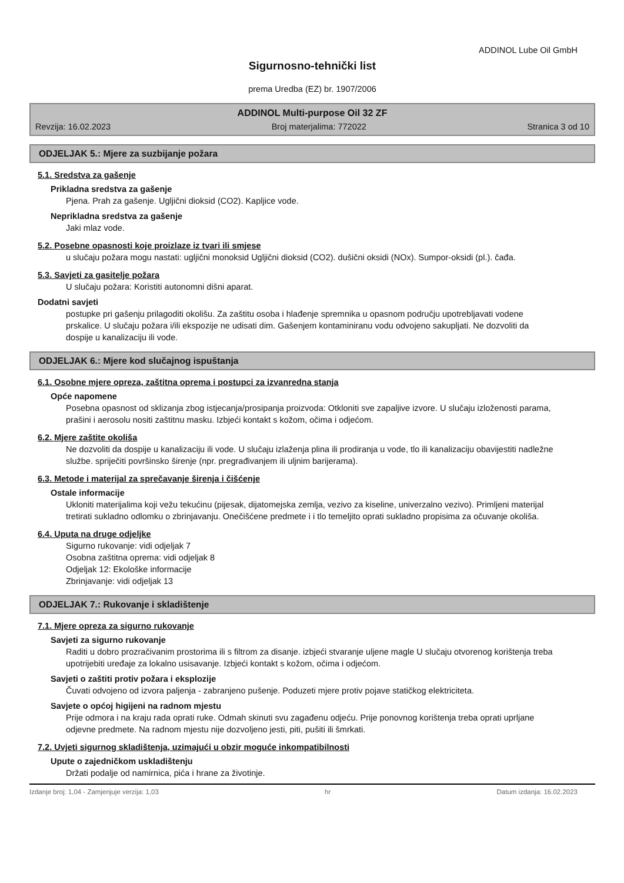ADDINOL Lube Oil GmbH
Sigurnosno-tehnički list
prema Uredba (EZ) br. 1907/2006
ADDINOL Multi-purpose Oil 32 ZF
Revzija: 16.02.2023 Broj materjalima: 772022 Stranica 3 od 10
ODJELJAK 5.: Mjere za suzbijanje požara
5.1. Sredstva za gašenje
Prikladna sredstva za gašenje
Pjena. Prah za gašenje. Ugljični dioksid (CO2). Kapljice vode.
Neprikladna sredstva za gašenje
Jaki mlaz vode.
5.2. Posebne opasnosti koje proizlaze iz tvari ili smjese
u slučaju požara mogu nastati: ugljični monoksid Ugljični dioksid (CO2). dušični oksidi (NOx). Sumpor-oksidi (pl.). čađa.
5.3. Savjeti za gasitelje požara
U slučaju požara: Koristiti autonomni dišni aparat.
Dodatni savjeti
postupke pri gašenju prilagoditi okolišu. Za zaštitu osoba i hlađenje spremnika u opasnom području upotrebljavati vodene prskalice. U slučaju požara i/ili ekspozije ne udisati dim. Gašenjem kontaminiranu vodu odvojeno sakupljati. Ne dozvoliti da dospije u kanalizaciju ili vode.
ODJELJAK 6.: Mjere kod slučajnog ispuštanja
6.1. Osobne mjere opreza, zaštitna oprema i postupci za izvanredna stanja
Opće napomene
Posebna opasnost od sklizanja zbog istjecanja/prosipanja proizvoda: Otkloniti sve zapaljive izvore. U slučaju izloženosti parama, prašini i aerosolu nositi zaštitnu masku. Izbjeći kontakt s kožom, očima i odjećom.
6.2. Mjere zaštite okoliša
Ne dozvoliti da dospije u kanalizaciju ili vode. U slučaju izlaženja plina ili prodiranja u vode, tlo ili kanalizaciju obavijestiti nadležne službe. spriječiti površinsko širenje (npr. pregrađivanjem ili uljnim barijerama).
6.3. Metode i materijal za sprečavanje širenja i čišćenje
Ostale informacije
Ukloniti materijalima koji vežu tekućinu (pijesak, dijatomejska zemlja, vezivo za kiseline, univerzalno vezivo). Primljeni materijal tretirati sukladno odlomku o zbrinjavanju. Onečišćene predmete i i tlo temeljito oprati sukladno propisima za očuvanje okoliša.
6.4. Uputa na druge odjeljke
Sigurno rukovanje: vidi odjeljak 7
Osobna zaštitna oprema: vidi odjeljak 8
Odjeljak 12: Ekološke informacije
Zbrinjavanje: vidi odjeljak 13
ODJELJAK 7.: Rukovanje i skladištenje
7.1. Mjere opreza za sigurno rukovanje
Savjeti za sigurno rukovanje
Raditi u dobro prozračivanim prostorima ili s filtrom za disanje. izbjeći stvaranje uljene magle U slučaju otvorenog korištenja treba upotrijebiti uređaje za lokalno usisavanje. Izbjeći kontakt s kožom, očima i odjećom.
Savjeti o zaštiti protiv požara i eksplozije
Čuvati odvojeno od izvora paljenja - zabranjeno pušenje. Poduzeti mjere protiv pojave statičkog elektriciteta.
Savjete o općoj higijeni na radnom mjestu
Prije odmora i na kraju rada oprati ruke. Odmah skinuti svu zagađenu odjeću. Prije ponovnog korištenja treba oprati uprljane odjevne predmete. Na radnom mjestu nije dozvoljeno jesti, piti, pušiti ili šmrkati.
7.2. Uvjeti sigurnog skladištenja, uzimajući u obzir moguće inkompatibilnosti
Upute o zajedničkom uskladištenju
Držati podalje od namirnica, pića i hrane za životinje.
Izdanje broj: 1,04 - Zamjenjuje verzija: 1,03 hr Datum izdanja: 16.02.2023